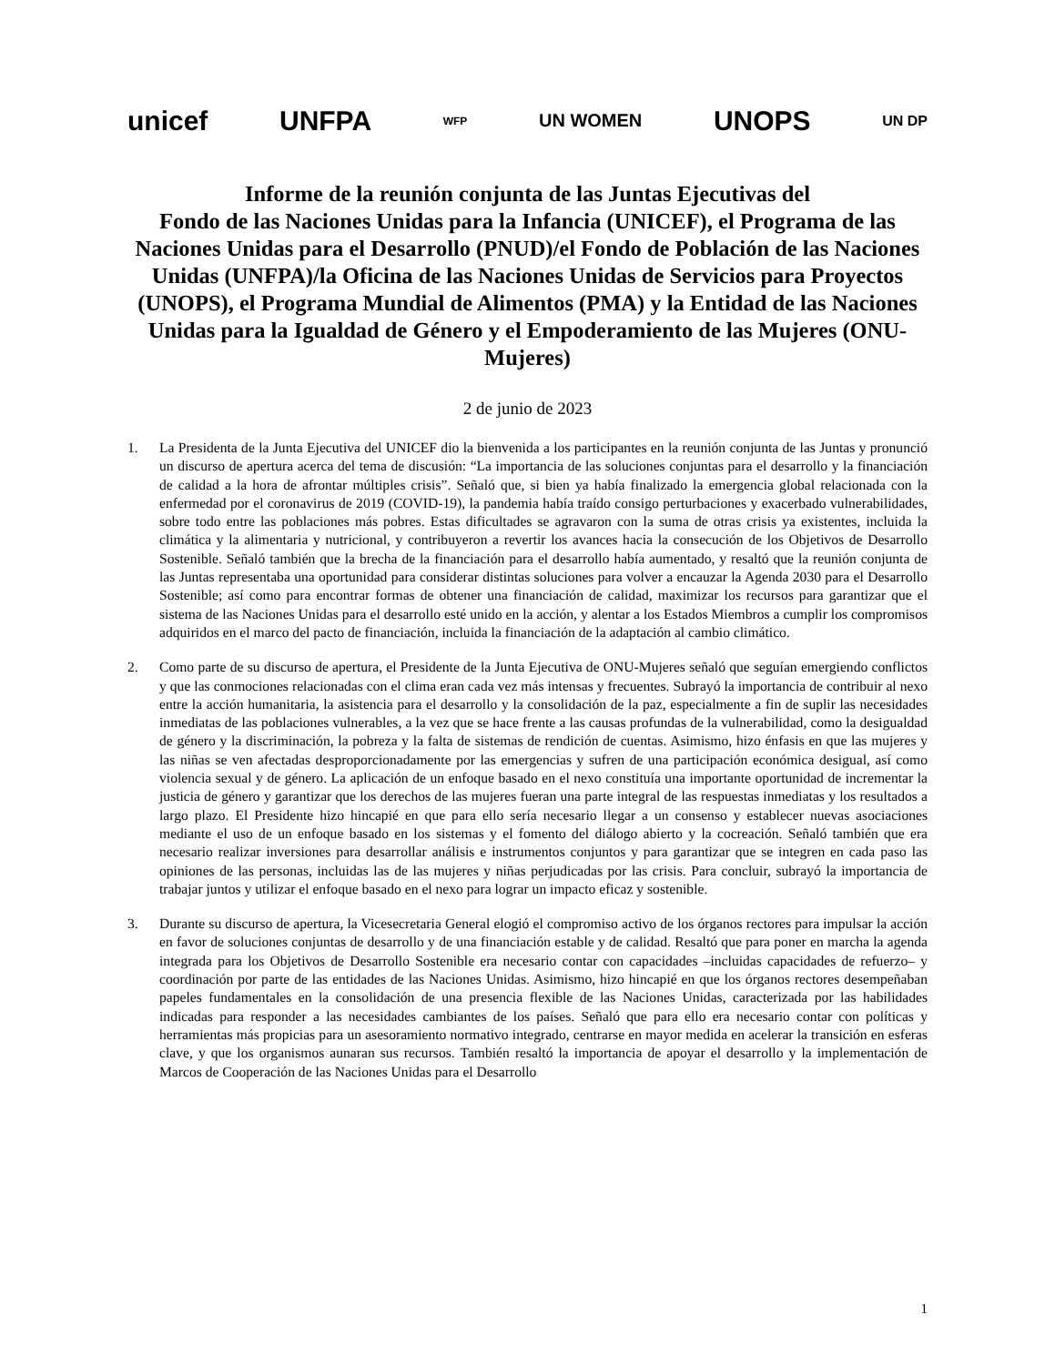unicef UNFPA WFP UN WOMEN UNOPS UN DP
Informe de la reunión conjunta de las Juntas Ejecutivas del
Fondo de las Naciones Unidas para la Infancia (UNICEF), el Programa de las Naciones Unidas para el Desarrollo (PNUD)/el Fondo de Población de las Naciones Unidas (UNFPA)/la Oficina de las Naciones Unidas de Servicios para Proyectos (UNOPS), el Programa Mundial de Alimentos (PMA) y la Entidad de las Naciones Unidas para la Igualdad de Género y el Empoderamiento de las Mujeres (ONU-Mujeres)
2 de junio de 2023
1. La Presidenta de la Junta Ejecutiva del UNICEF dio la bienvenida a los participantes en la reunión conjunta de las Juntas y pronunció un discurso de apertura acerca del tema de discusión: “La importancia de las soluciones conjuntas para el desarrollo y la financiación de calidad a la hora de afrontar múltiples crisis”. Señaló que, si bien ya había finalizado la emergencia global relacionada con la enfermedad por el coronavirus de 2019 (COVID-19), la pandemia había traído consigo perturbaciones y exacerbado vulnerabilidades, sobre todo entre las poblaciones más pobres. Estas dificultades se agravaron con la suma de otras crisis ya existentes, incluida la climática y la alimentaria y nutricional, y contribuyeron a revertir los avances hacia la consecución de los Objetivos de Desarrollo Sostenible. Señaló también que la brecha de la financiación para el desarrollo había aumentado, y resaltó que la reunión conjunta de las Juntas representaba una oportunidad para considerar distintas soluciones para volver a encauzar la Agenda 2030 para el Desarrollo Sostenible; así como para encontrar formas de obtener una financiación de calidad, maximizar los recursos para garantizar que el sistema de las Naciones Unidas para el desarrollo esté unido en la acción, y alentar a los Estados Miembros a cumplir los compromisos adquiridos en el marco del pacto de financiación, incluida la financiación de la adaptación al cambio climático.
2. Como parte de su discurso de apertura, el Presidente de la Junta Ejecutiva de ONU-Mujeres señaló que seguían emergiendo conflictos y que las conmociones relacionadas con el clima eran cada vez más intensas y frecuentes. Subrayó la importancia de contribuir al nexo entre la acción humanitaria, la asistencia para el desarrollo y la consolidación de la paz, especialmente a fin de suplir las necesidades inmediatas de las poblaciones vulnerables, a la vez que se hace frente a las causas profundas de la vulnerabilidad, como la desigualdad de género y la discriminación, la pobreza y la falta de sistemas de rendición de cuentas. Asimismo, hizo énfasis en que las mujeres y las niñas se ven afectadas desproporcionadamente por las emergencias y sufren de una participación económica desigual, así como violencia sexual y de género. La aplicación de un enfoque basado en el nexo constituía una importante oportunidad de incrementar la justicia de género y garantizar que los derechos de las mujeres fueran una parte integral de las respuestas inmediatas y los resultados a largo plazo. El Presidente hizo hincapié en que para ello sería necesario llegar a un consenso y establecer nuevas asociaciones mediante el uso de un enfoque basado en los sistemas y el fomento del diálogo abierto y la cocreación. Señaló también que era necesario realizar inversiones para desarrollar análisis e instrumentos conjuntos y para garantizar que se integren en cada paso las opiniones de las personas, incluidas las de las mujeres y niñas perjudicadas por las crisis. Para concluir, subrayó la importancia de trabajar juntos y utilizar el enfoque basado en el nexo para lograr un impacto eficaz y sostenible.
3. Durante su discurso de apertura, la Vicesecretaria General elogió el compromiso activo de los órganos rectores para impulsar la acción en favor de soluciones conjuntas de desarrollo y de una financiación estable y de calidad. Resaltó que para poner en marcha la agenda integrada para los Objetivos de Desarrollo Sostenible era necesario contar con capacidades –incluidas capacidades de refuerzo– y coordinación por parte de las entidades de las Naciones Unidas. Asimismo, hizo hincapié en que los órganos rectores desempeñaban papeles fundamentales en la consolidación de una presencia flexible de las Naciones Unidas, caracterizada por las habilidades indicadas para responder a las necesidades cambiantes de los países. Señaló que para ello era necesario contar con políticas y herramientas más propicias para un asesoramiento normativo integrado, centrarse en mayor medida en acelerar la transición en esferas clave, y que los organismos aunaran sus recursos. También resaltó la importancia de apoyar el desarrollo y la implementación de Marcos de Cooperación de las Naciones Unidas para el Desarrollo
1